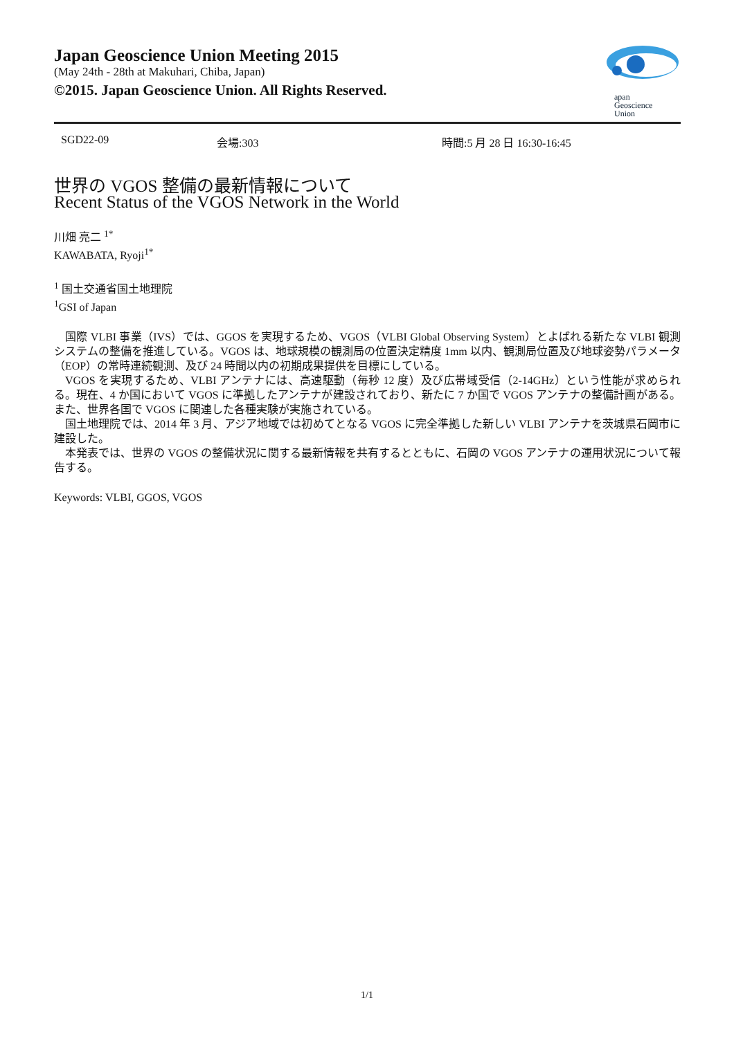Japan Geoscience Union Meeting 2015
(May 24th - 28th at Makuhari, Chiba, Japan)
©2015. Japan Geoscience Union. All Rights Reserved.
apan
Geoscience
Union
SGD22-09 会場:303 時間:5 月 28 日 16:30-16:45
世界の VGOS 整備の最新情報について
Recent Status of the VGOS Network in the World
川畑 亮二 <sup>1*</sup>
KAWABATA, Ryoji<sup>1*</sup>
<sup>1</sup> 国土交通省国土地理院
<sup>1</sup> GSI of Japan
国際 VLBI 事業（IVS）では、GGOS を実現するため、VGOS（VLBI Global Observing System）とよばれる新たな VLBI 観測システムの整備を推進している。VGOS は、地球規模の観測局の位置決定精度 1mm 以内、観測局位置及び地球姿勢パラメータ（EOP）の常時連続観測、及び 24 時間以内の初期成果提供を目標にしている。
VGOS を実現するため、VLBI アンテナには、高速駆動（毎秒 12 度）及び広帯域受信（2-14GHz）という性能が求められる。現在、4 か国において VGOS に準拠したアンテナが建設されており、新たに 7 か国で VGOS アンテナの整備計画がある。また、世界各国で VGOS に関連した各種実験が実施されている。
国土地理院では、2014 年 3 月、アジア地域では初めてとなる VGOS に完全準拠した新しい VLBI アンテナを茨城県石岡市に建設した。
本発表では、世界の VGOS の整備状況に関する最新情報を共有するとともに、石岡の VGOS アンテナの運用状況について報告する。
Keywords: VLBI, GGOS, VGOS
1/1